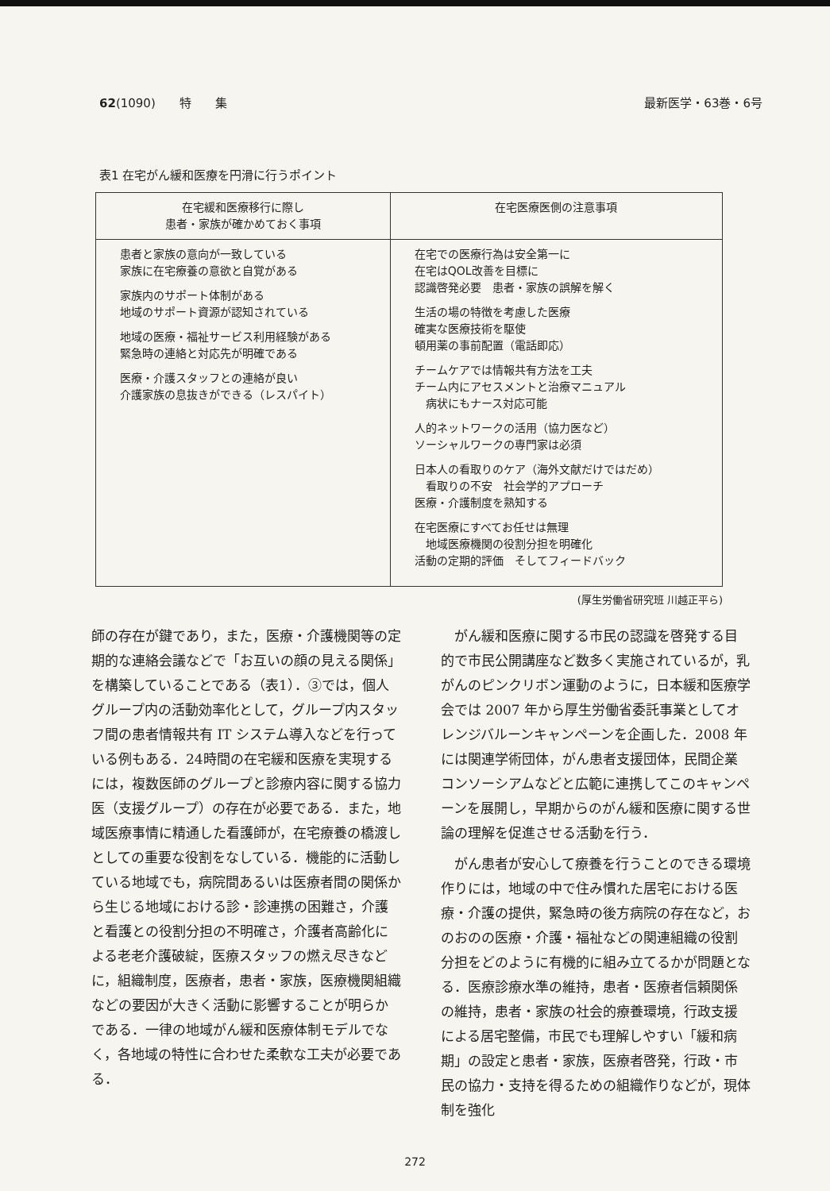62(1090)　　特　　集 最新医学・63巻・6号
表1 在宅がん緩和医療を円滑に行うポイント
| 在宅緩和医療移行に際し 患者・家族が確かめておく事項 | 在宅医療医側の注意事項 |
| --- | --- |
| 患者と家族の意向が一致している 家族に在宅療養の意欲と自覚がある 家族内のサポート体制がある 地域のサポート資源が認知されている 地域の医療・福祉サービス利用経験がある 緊急時の連絡と対応先が明確である 医療・介護スタッフとの連絡が良い 介護家族の息抜きができる（レスパイト） | 在宅での医療行為は安全第一に 在宅はQOL改善を目標に 認識啓発必要 患者・家族の誤解を解く 生活の場の特徴を考慮した医療 確実な医療技術を駆使 頓用薬の事前配置（電話即応） チームケアでは情報共有方法を工夫 チーム内にアセスメントと治療マニュアル 病状にもナース対応可能 人的ネットワークの活用（協力医など） ソーシャルワークの専門家は必須 日本人の看取りのケア（海外文献だけではだめ） 看取りの不安 社会学的アプローチ 医療・介護制度を熟知する 在宅医療にすべてお任せは無理 地域医療機関の役割分担を明確化 活動の定期的評価 そしてフィードバック |
(厚生労働省研究班 川越正平ら)
師の存在が鍵であり，また，医療・介護機関等の定期的な連絡会議などで「お互いの顔の見える関係」を構築していることである（表1）．③では，個人グループ内の活動効率化として，グループ内スタッフ間の患者情報共有 IT システム導入などを行っている例もある．24時間の在宅緩和医療を実現するには，複数医師のグループと診療内容に関する協力医（支援グループ）の存在が必要である．また，地域医療事情に精通した看護師が，在宅療養の橋渡しとしての重要な役割をなしている．機能的に活動している地域でも，病院間あるいは医療者間の関係から生じる地域における診・診連携の困難さ，介護と看護との役割分担の不明確さ，介護者高齢化による老老介護破綻，医療スタッフの燃え尽きなどに，組織制度，医療者，患者・家族，医療機関組織などの要因が大きく活動に影響することが明らかである．一律の地域がん緩和医療体制モデルでなく，各地域の特性に合わせた柔軟な工夫が必要である．
がん緩和医療に関する市民の認識を啓発する目的で市民公開講座など数多く実施されているが，乳がんのピンクリボン運動のように，日本緩和医療学会では 2007 年から厚生労働省委託事業としてオレンジバルーンキャンペーンを企画した．2008 年には関連学術団体，がん患者支援団体，民間企業コンソーシアムなどと広範に連携してこのキャンペーンを展開し，早期からのがん緩和医療に関する世論の理解を促進させる活動を行う．
がん患者が安心して療養を行うことのできる環境作りには，地域の中で住み慣れた居宅における医療・介護の提供，緊急時の後方病院の存在など，おのおのの医療・介護・福祉などの関連組織の役割分担をどのように有機的に組み立てるかが問題となる．医療診療水準の維持，患者・医療者信頼関係の維持，患者・家族の社会的療養環境，行政支援による居宅整備，市民でも理解しやすい「緩和病期」の設定と患者・家族，医療者啓発，行政・市民の協力・支持を得るための組織作りなどが，現体制を強化
272